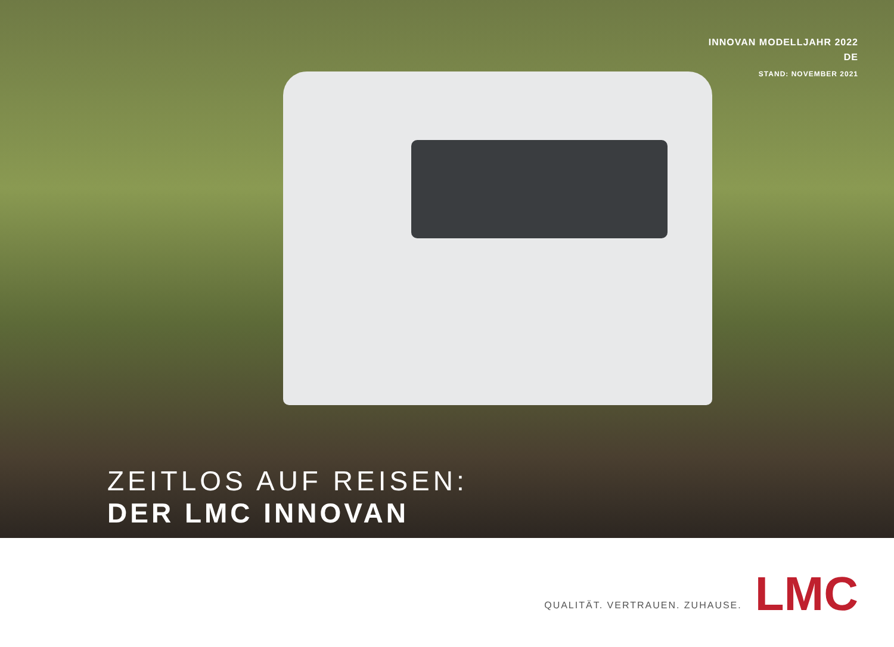INNOVAN MODELLJAHR 2022
DE
STAND: NOVEMBER 2021
ZEITLOS AUF REISEN:
DER LMC INNOVAN
QUALITÄT. VERTRAUEN. ZUHAUSE.
LMC